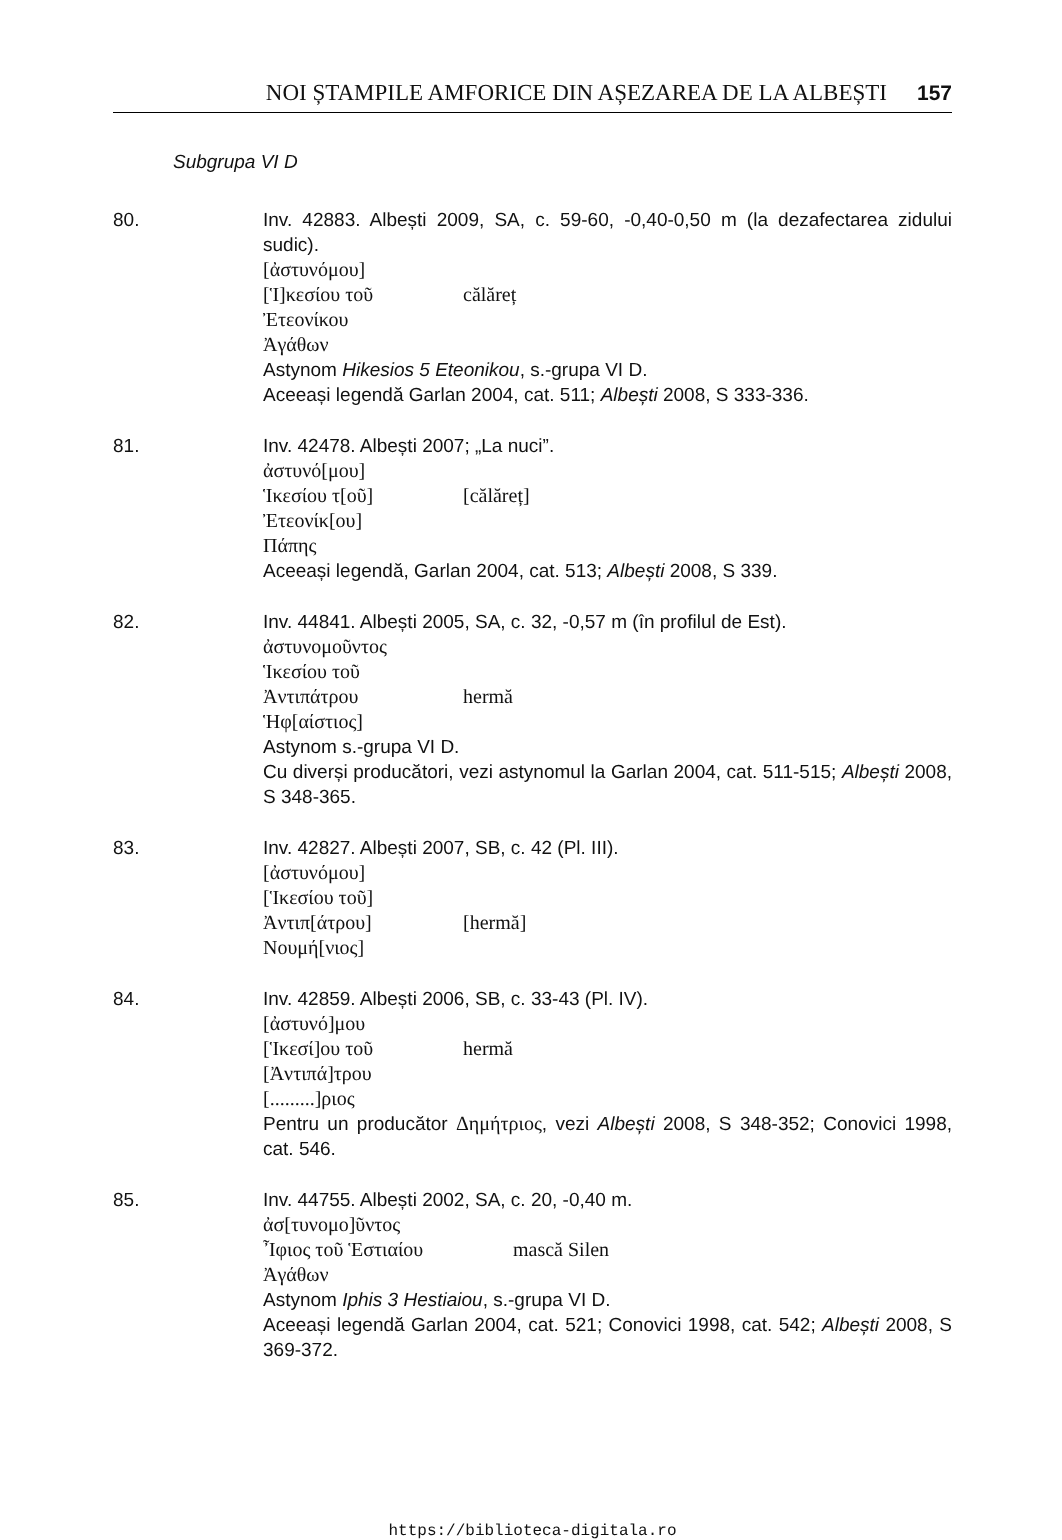NOI ȘTAMPILE AMFORICE DIN AȘEZAREA DE LA ALBEȘTI 157
Subgrupa VI D
80. Inv. 42883. Albești 2009, SA, c. 59-60, -0,40-0,50 m (la dezafectarea zidului sudic).
[ἀστυνόμου]
[Ἱ]κεσίου τοῦ călăreț
Ἐτεονίκου
Ἀγάθων
Astynom Hikesios 5 Eteonikou, s.-grupa VI D.
Aceeași legendă Garlan 2004, cat. 511; Albești 2008, S 333-336.
81. Inv. 42478. Albești 2007; „La nuci”.
ἀστυνό[μου]
Ἱκεσίου τ[οῦ] [călăreț]
Ἐτεονίκ[ου]
Πάπης
Aceeași legendă, Garlan 2004, cat. 513; Albești 2008, S 339.
82. Inv. 44841. Albești 2005, SA, c. 32, -0,57 m (în profilul de Est).
ἀστυνομοῦντος
Ἱκεσίου τοῦ
Ἀντιπάτρου hermă
Ἡφ[αίστιος]
Astynom s.-grupa VI D.
Cu diverși producători, vezi astynomul la Garlan 2004, cat. 511-515; Albești 2008, S 348-365.
83. Inv. 42827. Albești 2007, SB, c. 42 (Pl. III).
[ἀστυνόμου]
[Ἱκεσίου τοῦ]
Ἀντιπ[άτρου] [hermă]
Νουμή[νιος]
84. Inv. 42859. Albești 2006, SB, c. 33-43 (Pl. IV).
[ἀστυνό]μου
[Ἱκεσί]ου τοῦ hermă
[Ἀντιπά]τρου
[.........]ριος
Pentru un producător Δημήτριος, vezi Albești 2008, S 348-352; Conovici 1998, cat. 546.
85. Inv. 44755. Albești 2002, SA, c. 20, -0,40 m.
ἀσ[τυνομο]ῦντος
Ἶφιος τοῦ Ἑστιαίου mască Silen
Ἀγάθων
Astynom Iphis 3 Hestiaiou, s.-grupa VI D.
Aceeași legendă Garlan 2004, cat. 521; Conovici 1998, cat. 542; Albești 2008, S 369-372.
https://biblioteca-digitala.ro